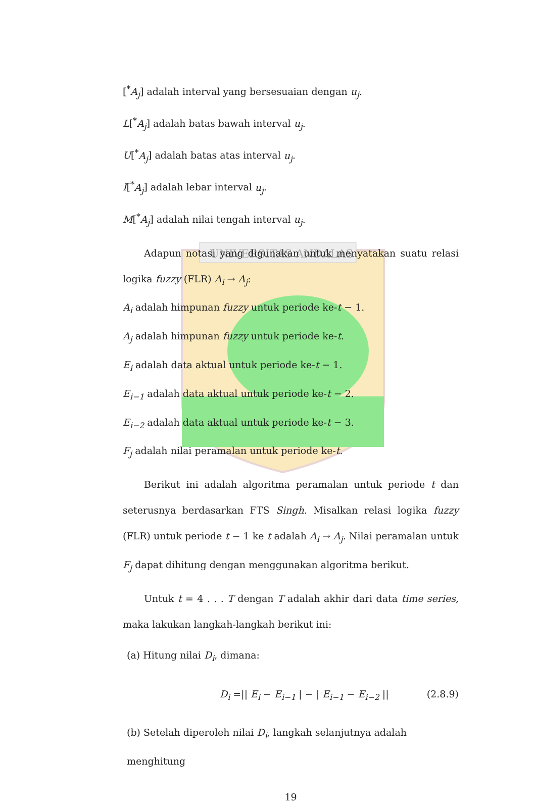UNIVERSITAS ANDALAS
[<sup>*</sup>A<sub>j</sub>] adalah interval yang bersesuaian dengan u<sub>j</sub>.
L[<sup>*</sup>A<sub>j</sub>] adalah batas bawah interval u<sub>j</sub>.
U[<sup>*</sup>A<sub>j</sub>] adalah batas atas interval u<sub>j</sub>.
I[<sup>*</sup>A<sub>j</sub>] adalah lebar interval u<sub>j</sub>.
M[<sup>*</sup>A<sub>j</sub>] adalah nilai tengah interval u<sub>j</sub>.
Adapun notasi yang digunakan untuk menyatakan suatu relasi logika fuzzy (FLR) A<sub>i</sub> → A<sub>j</sub>:
A<sub>i</sub> adalah himpunan fuzzy untuk periode ke-t − 1.
A<sub>j</sub> adalah himpunan fuzzy untuk periode ke-t.
E<sub>i</sub> adalah data aktual untuk periode ke-t − 1.
E<sub>i−1</sub> adalah data aktual untuk periode ke-t − 2.
E<sub>i−2</sub> adalah data aktual untuk periode ke-t − 3.
F<sub>j</sub> adalah nilai peramalan untuk periode ke-t.
Berikut ini adalah algoritma peramalan untuk periode t dan seterusnya berdasarkan FTS Singh. Misalkan relasi logika fuzzy (FLR) untuk periode t − 1 ke t adalah A<sub>i</sub> → A<sub>j</sub>. Nilai peramalan untuk F<sub>j</sub> dapat dihitung dengan menggunakan algoritma berikut.
Untuk t = 4 . . . T dengan T adalah akhir dari data time series, maka lakukan langkah-langkah berikut ini:
(a) Hitung nilai D<sub>i</sub>, dimana:
D<sub>i</sub> =|| E<sub>i</sub> − E<sub>i−1</sub> | − | E<sub>i−1</sub> − E<sub>i−2</sub> || (2.8.9)
(b) Setelah diperoleh nilai D<sub>i</sub>, langkah selanjutnya adalah menghitung
19